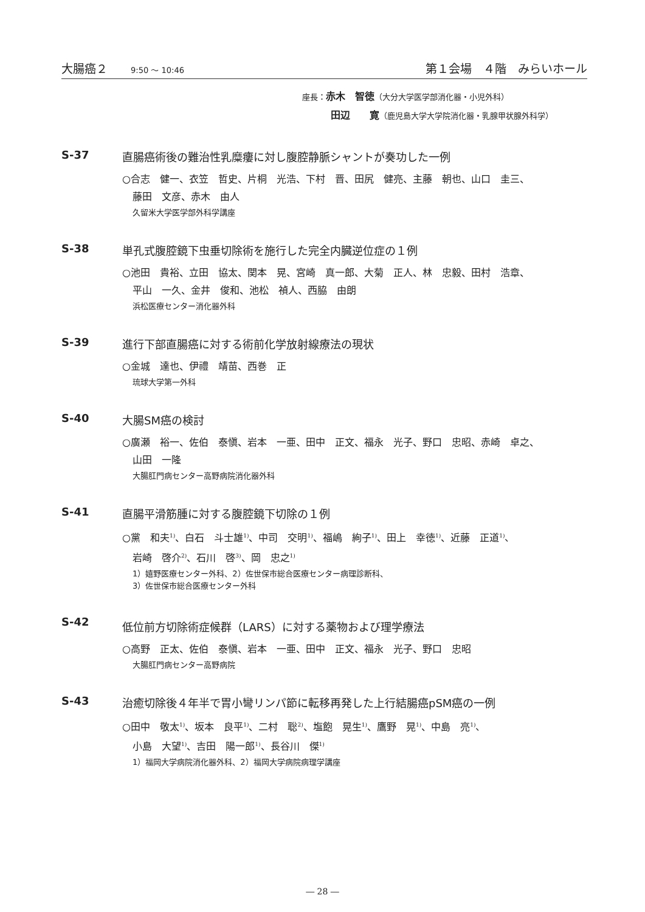大腸癌２ 9:50 ～ 10:46
第１会場　４階　みらいホール
座長：赤木　智徳（大分大学医学部消化器・小児外科）
田辺　　寛（鹿児島大学大学院消化器・乳腺甲状腺外科学）
S-37 直腸癌術後の難治性乳糜瘻に対し腹腔静脈シャントが奏功した一例
○合志　健一、衣笠　哲史、片桐　光浩、下村　晋、田尻　健亮、主藤　朝也、山口　圭三、
藤田　文彦、赤木　由人
久留米大学医学部外科学講座
S-38 単孔式腹腔鏡下虫垂切除術を施行した完全内臓逆位症の１例
○池田　貴裕、立田　協太、関本　晃、宮崎　真一郎、大菊　正人、林　忠毅、田村　浩章、
平山　一久、金井　俊和、池松　禎人、西脇　由朗
浜松医療センター消化器外科
S-39 進行下部直腸癌に対する術前化学放射線療法の現状
○金城　達也、伊禮　靖苗、西巻　正
琉球大学第一外科
S-40 大腸SM癌の検討
○廣瀬　裕一、佐伯　泰愼、岩本　一亜、田中　正文、福永　光子、野口　忠昭、赤崎　卓之、
山田　一隆
大腸肛門病センター高野病院消化器外科
S-41 直腸平滑筋腫に対する腹腔鏡下切除の１例
○黨　和夫<sup>1)</sup>、白石　斗士雄<sup>1)</sup>、中司　交明<sup>1)</sup>、福嶋　絢子<sup>1)</sup>、田上　幸徳<sup>1)</sup>、近藤　正道<sup>1)</sup>、
岩崎　啓介<sup>2)</sup>、石川　啓<sup>3)</sup>、岡　忠之<sup>1)</sup>
1）嬉野医療センター外科、2）佐世保市総合医療センター病理診断科、
3）佐世保市総合医療センター外科
S-42 低位前方切除術症候群（LARS）に対する薬物および理学療法
○高野　正太、佐伯　泰愼、岩本　一亜、田中　正文、福永　光子、野口　忠昭
大腸肛門病センター高野病院
S-43 治癒切除後４年半で胃小彎リンパ節に転移再発した上行結腸癌pSM癌の一例
○田中　敬太<sup>1)</sup>、坂本　良平<sup>1)</sup>、二村　聡<sup>2)</sup>、塩飽　晃生<sup>1)</sup>、鷹野　晃<sup>1)</sup>、中島　亮<sup>1)</sup>、
小島　大望<sup>1)</sup>、吉田　陽一郎<sup>1)</sup>、長谷川　傑<sup>1)</sup>
1）福岡大学病院消化器外科、2）福岡大学病院病理学講座
― 28 ―